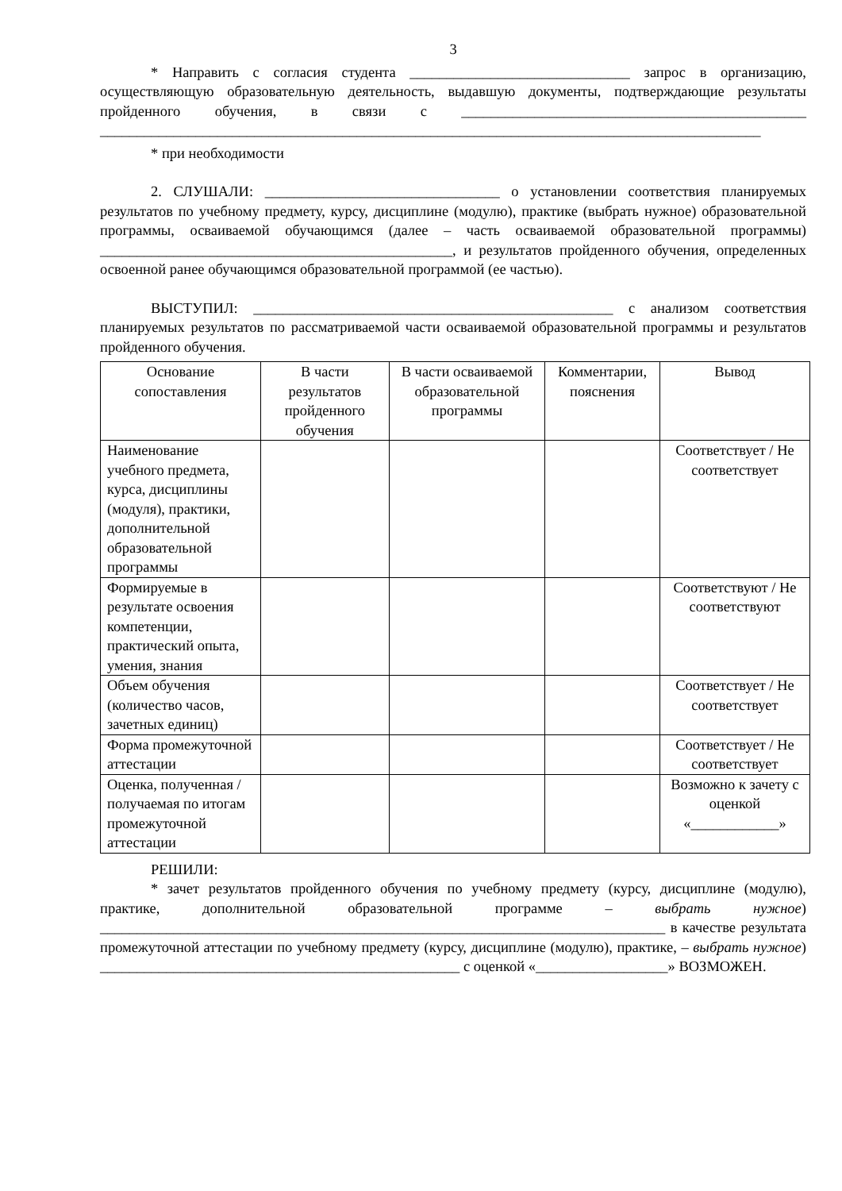3
* Направить с согласия студента ______________________________ запрос в организацию, осуществляющую образовательную деятельность, выдавшую документы, подтверждающие результаты пройденного обучения, в связи с _______________________________________________ __________________________________________________________________________________________
* при необходимости
2. СЛУШАЛИ: ________________________________ о установлении соответствия планируемых результатов по учебному предмету, курсу, дисциплине (модулю), практике (выбрать нужное) образовательной программы, осваиваемой обучающимся (далее – часть осваиваемой образовательной программы) ________________________________________________, и результатов пройденного обучения, определенных освоенной ранее обучающимся образовательной программой (ее частью).
ВЫСТУПИЛ: _________________________________________________ с анализом соответствия планируемых результатов по рассматриваемой части осваиваемой образовательной программы и результатов пройденного обучения.
| Основание сопоставления | В части результатов пройденного обучения | В части осваиваемой образовательной программы | Комментарии, пояснения | Вывод |
| --- | --- | --- | --- | --- |
| Наименование учебного предмета, курса, дисциплины (модуля), практики, дополнительной образовательной программы | | | | Соответствует / Не соответствует |
| Формируемые в результате освоения компетенции, практический опыта, умения, знания | | | | Соответствуют / Не соответствуют |
| Объем обучения (количество часов, зачетных единиц) | | | | Соответствует / Не соответствует |
| Форма промежуточной аттестации | | | | Соответствует / Не соответствует |
| Оценка, полученная / получаемая по итогам промежуточной аттестации | | | | Возможно к зачету с оценкой «____________» |
РЕШИЛИ:
* зачет результатов пройденного обучения по учебному предмету (курсу, дисциплине (модулю), практике, дополнительной образовательной программе – выбрать нужное) _____________________________________________________________________________ в качестве результата промежуточной аттестации по учебному предмету (курсу, дисциплине (модулю), практике, – выбрать нужное) _________________________________________________ с оценкой «__________________» ВОЗМОЖЕН.